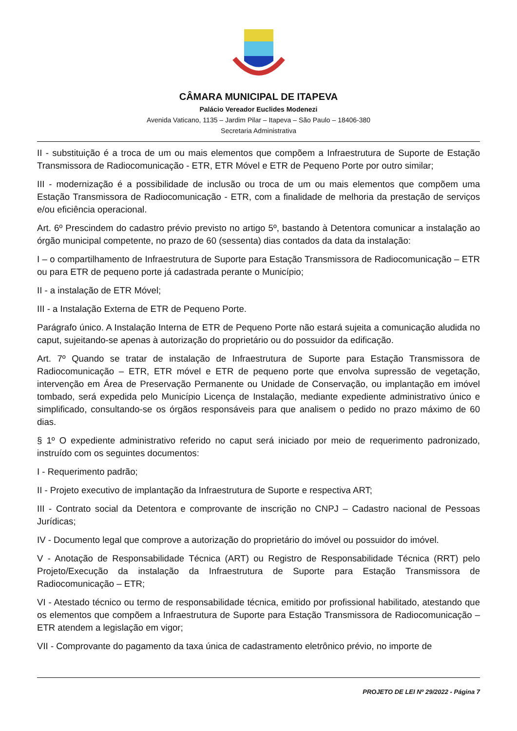CÂMARA MUNICIPAL DE ITAPEVA
Palácio Vereador Euclides Modenezi
Avenida Vaticano, 1135 – Jardim Pilar – Itapeva – São Paulo – 18406-380
Secretaria Administrativa
II - substituição é a troca de um ou mais elementos que compõem a Infraestrutura de Suporte de Estação Transmissora de Radiocomunicação - ETR, ETR Móvel e ETR de Pequeno Porte por outro similar;
III - modernização é a possibilidade de inclusão ou troca de um ou mais elementos que compõem uma Estação Transmissora de Radiocomunicação - ETR, com a finalidade de melhoria da prestação de serviços e/ou eficiência operacional.
Art. 6º Prescindem do cadastro prévio previsto no artigo 5º, bastando à Detentora comunicar a instalação ao órgão municipal competente, no prazo de 60 (sessenta) dias contados da data da instalação:
I – o compartilhamento de Infraestrutura de Suporte para Estação Transmissora de Radiocomunicação – ETR ou para ETR de pequeno porte já cadastrada perante o Município;
II - a instalação de ETR Móvel;
III - a Instalação Externa de ETR de Pequeno Porte.
Parágrafo único. A Instalação Interna de ETR de Pequeno Porte não estará sujeita a comunicação aludida no caput, sujeitando-se apenas à autorização do proprietário ou do possuidor da edificação.
Art. 7º Quando se tratar de instalação de Infraestrutura de Suporte para Estação Transmissora de Radiocomunicação – ETR, ETR móvel e ETR de pequeno porte que envolva supressão de vegetação, intervenção em Área de Preservação Permanente ou Unidade de Conservação, ou implantação em imóvel tombado, será expedida pelo Município Licença de Instalação, mediante expediente administrativo único e simplificado, consultando-se os órgãos responsáveis para que analisem o pedido no prazo máximo de 60 dias.
§ 1º O expediente administrativo referido no caput será iniciado por meio de requerimento padronizado, instruído com os seguintes documentos:
I - Requerimento padrão;
II - Projeto executivo de implantação da Infraestrutura de Suporte e respectiva ART;
III - Contrato social da Detentora e comprovante de inscrição no CNPJ – Cadastro nacional de Pessoas Jurídicas;
IV - Documento legal que comprove a autorização do proprietário do imóvel ou possuidor do imóvel.
V - Anotação de Responsabilidade Técnica (ART) ou Registro de Responsabilidade Técnica (RRT) pelo Projeto/Execução da instalação da Infraestrutura de Suporte para Estação Transmissora de Radiocomunicação – ETR;
VI - Atestado técnico ou termo de responsabilidade técnica, emitido por profissional habilitado, atestando que os elementos que compõem a Infraestrutura de Suporte para Estação Transmissora de Radiocomunicação – ETR atendem a legislação em vigor;
VII - Comprovante do pagamento da taxa única de cadastramento eletrônico prévio, no importe de
PROJETO DE LEI Nº 29/2022 - Página 7